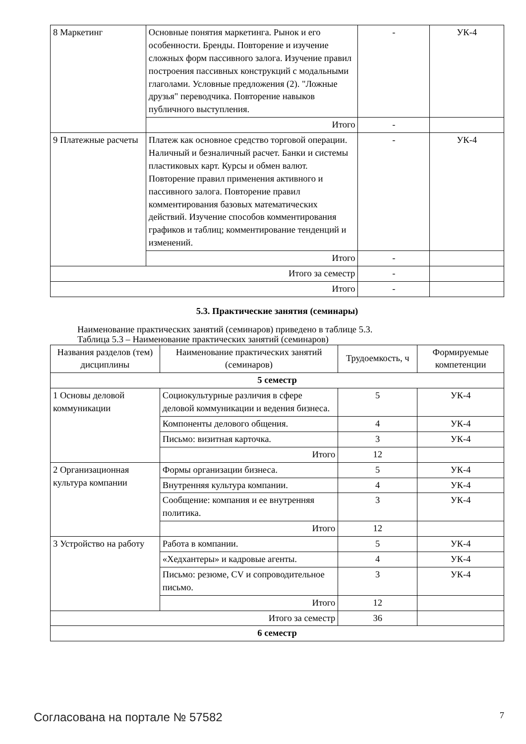| 8 Маркетинг | Основные понятия маркетинга. Рынок и его особенности. Бренды. Повторение и изучение сложных форм пассивного залога. Изучение правил построения пассивных конструкций с модальными глаголами. Условные предложения (2). "Ложные друзья" переводчика. Повторение навыков публичного выступления. | - | УК-4 |
| | Итого | - | |
| 9 Платежные расчеты | Платеж как основное средство торговой операции. Наличный и безналичный расчет. Банки и системы пластиковых карт. Курсы и обмен валют. Повторение правил применения активного и пассивного залога. Повторение правил комментирования базовых математических действий. Изучение способов комментирования графиков и таблиц; комментирование тенденций и изменений. | - | УК-4 |
| | Итого | - | |
| Итого за семестр | | - | |
| Итого | | - | |
5.3. Практические занятия (семинары)
Наименование практических занятий (семинаров) приведено в таблице 5.3.
Таблица 5.3 – Наименование практических занятий (семинаров)
| Названия разделов (тем) дисциплины | Наименование практических занятий (семинаров) | Трудоемкость, ч | Формируемые компетенции |
| --- | --- | --- | --- |
| 5 семестр | | | |
| 1 Основы деловой коммуникации | Социокультурные различия в сфере деловой коммуникации и ведения бизнеса. | 5 | УК-4 |
| | Компоненты делового общения. | 4 | УК-4 |
| | Письмо: визитная карточка. | 3 | УК-4 |
| | Итого | 12 | |
| 2 Организационная культура компании | Формы организации бизнеса. | 5 | УК-4 |
| | Внутренняя культура компании. | 4 | УК-4 |
| | Сообщение: компания и ее внутренняя политика. | 3 | УК-4 |
| | Итого | 12 | |
| 3 Устройство на работу | Работа в компании. | 5 | УК-4 |
| | «Хедхантеры» и кадровые агенты. | 4 | УК-4 |
| | Письмо: резюме, CV и сопроводительное письмо. | 3 | УК-4 |
| | Итого | 12 | |
| Итого за семестр | | 36 | |
| 6 семестр | | | |
Согласована на портале № 57582 7